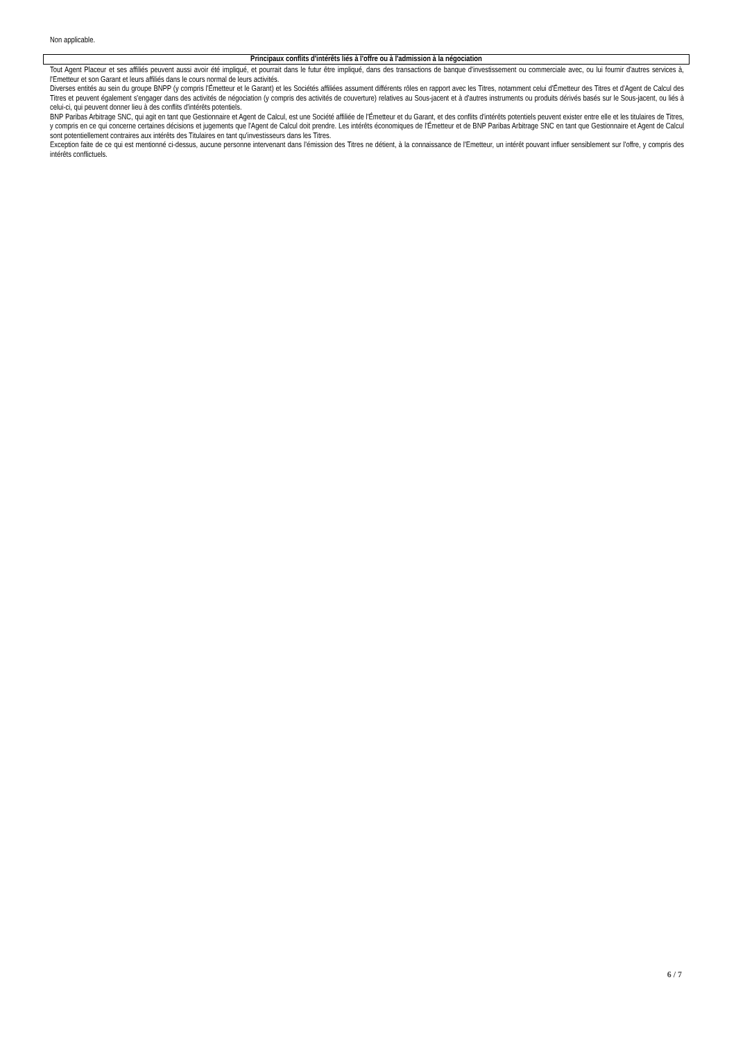Non applicable.
Principaux conflits d'intérêts liés à l'offre ou à l'admission à la négociation
Tout Agent Placeur et ses affiliés peuvent aussi avoir été impliqué, et pourrait dans le futur être impliqué, dans des transactions de banque d'investissement ou commerciale avec, ou lui fournir d'autres services à, l'Emetteur et son Garant et leurs affiliés dans le cours normal de leurs activités.
Diverses entités au sein du groupe BNPP (y compris l'Émetteur et le Garant) et les Sociétés affiliées assument différents rôles en rapport avec les Titres, notamment celui d'Émetteur des Titres et d'Agent de Calcul des Titres et peuvent également s'engager dans des activités de négociation (y compris des activités de couverture) relatives au Sous-jacent et à d'autres instruments ou produits dérivés basés sur le Sous-jacent, ou liés à celui-ci, qui peuvent donner lieu à des conflits d'intérêts potentiels.
BNP Paribas Arbitrage SNC, qui agit en tant que Gestionnaire et Agent de Calcul, est une Société affiliée de l'Émetteur et du Garant, et des conflits d'intérêts potentiels peuvent exister entre elle et les titulaires de Titres, y compris en ce qui concerne certaines décisions et jugements que l'Agent de Calcul doit prendre. Les intérêts économiques de l'Émetteur et de BNP Paribas Arbitrage SNC en tant que Gestionnaire et Agent de Calcul sont potentiellement contraires aux intérêts des Titulaires en tant qu'investisseurs dans les Titres.
Exception faite de ce qui est mentionné ci-dessus, aucune personne intervenant dans l'émission des Titres ne détient, à la connaissance de l'Emetteur, un intérêt pouvant influer sensiblement sur l'offre, y compris des intérêts conflictuels.
6 / 7